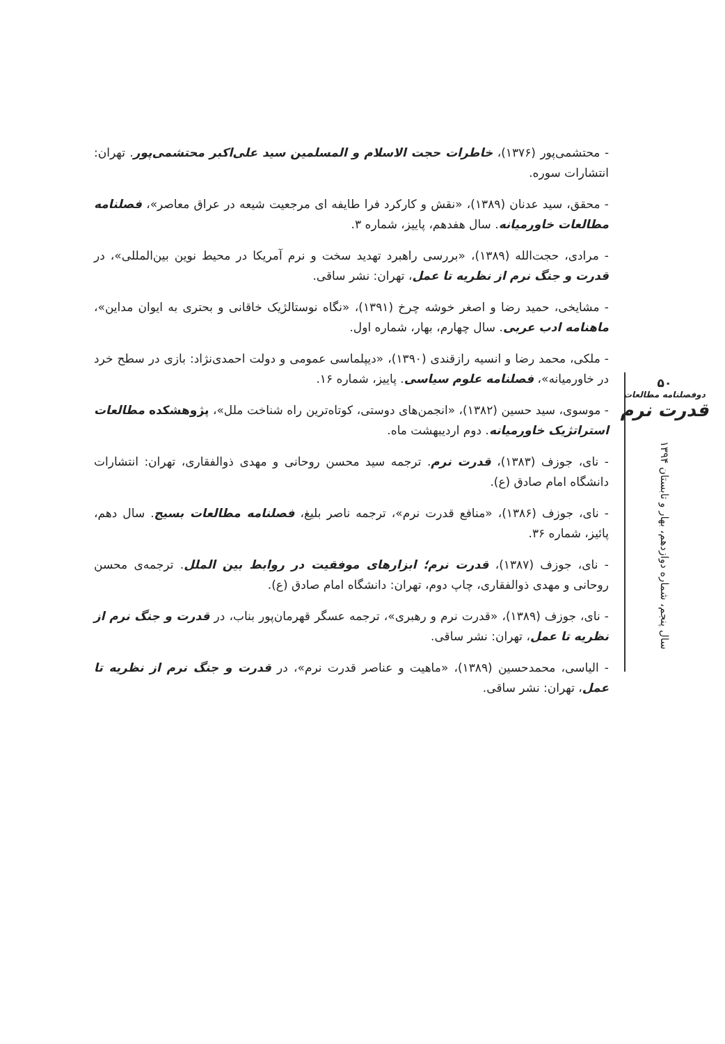- محتشمی‌پور (۱۳۷۶)، خاطرات حجت الاسلام و المسلمین سید علی‌اکبر محتشمی‌پور. تهران: انتشارات سوره.
- محقق، سید عدنان (۱۳۸۹)، «نقش و کارکرد فرا طایفه ای مرجعیت شیعه در عراق معاصر»، فصلنامه مطالعات خاورمیانه. سال هفدهم، پاییز، شماره ۳.
- مرادی، حجت‌الله (۱۳۸۹)، «بررسی راهبرد تهدید سخت و نرم آمریکا در محیط نوین بین‌المللی»، در قدرت و جنگ نرم از نظریه تا عمل، تهران: نشر ساقی.
- مشایخی، حمید رضا و اصغر خوشه چرخ (۱۳۹۱)، «نگاه نوستالژیک خاقانی و بحتری به ایوان مداین»، ماهنامه ادب عربی. سال چهارم، بهار، شماره اول.
- ملکی، محمد رضا و انسیه رازقندی (۱۳۹۰)، «دیپلماسی عمومی و دولت احمدی‌نژاد: بازی در سطح خرد در خاورمیانه»، فصلنامه علوم سیاسی. پاییز، شماره ۱۶.
- موسوی، سید حسین (۱۳۸۲)، «انجمن‌های دوستی، کوتاه‌ترین راه شناخت ملل»، پژوهشکده مطالعات استراتژیک خاورمیانه. دوم اردیبهشت ماه.
- نای، جوزف (۱۳۸۳)، قدرت نرم. ترجمه سید محسن روحانی و مهدی ذوالفقاری، تهران: انتشارات دانشگاه امام صادق (ع).
- نای، جوزف (۱۳۸۶)، «منافع قدرت نرم»، ترجمه ناصر بلیغ، فصلنامه مطالعات بسیج. سال دهم، پائیز، شماره ۳۶.
- نای، جوزف (۱۳۸۷)، قدرت نرم؛ ابزارهای موفقیت در روابط بین الملل. ترجمه‌ی محسن روحانی و مهدی ذوالفقاری، چاپ دوم، تهران: دانشگاه امام صادق (ع).
- نای، جوزف (۱۳۸۹)، «قدرت نرم و رهبری»، ترجمه عسگر قهرمان‌پور بناب، در قدرت و جنگ نرم از نظریه تا عمل، تهران: نشر ساقی.
- الیاسی، محمدحسین (۱۳۸۹)، «ماهیت و عناصر قدرت نرم»، در قدرت و جنگ نرم از نظریه تا عمل، تهران: نشر ساقی.
۵۰
دوفصلنامه مطالعات
قدرت نرم
سال پنجم، شماره دوازدهم، بهار و تابستان ۱۳۹۴